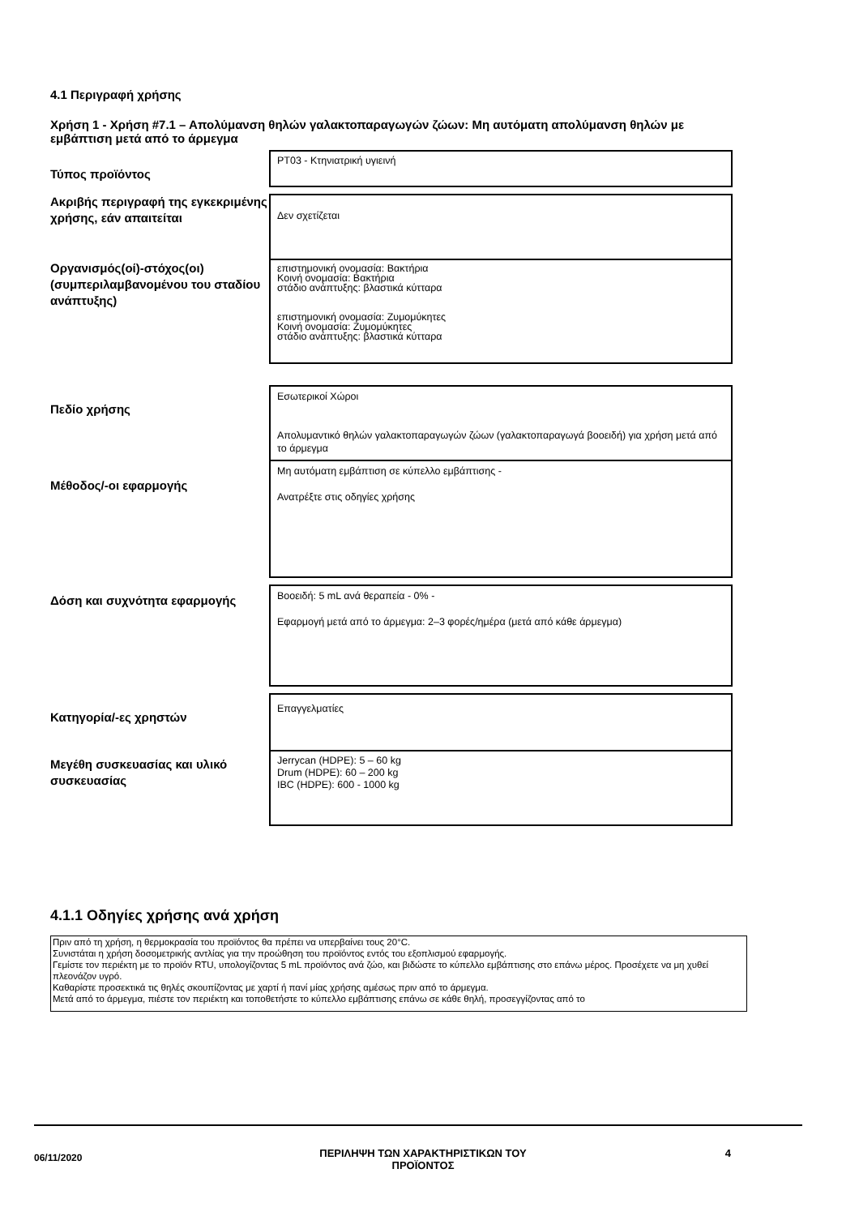4.1 Περιγραφή χρήσης
Χρήση 1 - Χρήση #7.1 – Απολύμανση θηλών γαλακτοπαραγωγών ζώων: Μη αυτόματη απολύμανση θηλών με εμβάπτιση μετά από το άρμεγμα
Τύπος προϊόντος
PT03 - Κτηνιατρική υγιεινή
Ακριβής περιγραφή της εγκεκριμένης χρήσης, εάν απαιτείται
Δεν σχετίζεται
Οργανισμός(οί)-στόχος(οι) (συμπεριλαμβανομένου του σταδίου ανάπτυξης)
επιστημονική ονομασία: Βακτήρια
Κοινή ονομασία: Βακτήρια
στάδιο ανάπτυξης: βλαστικά κύτταρα
επιστημονική ονομασία: Ζυμομύκητες
Κοινή ονομασία: Ζυμομύκητες
στάδιο ανάπτυξης: βλαστικά κύτταρα
Πεδίο χρήσης
Εσωτερικοί Χώροι
Απολυμαντικό θηλών γαλακτοπαραγωγών ζώων (γαλακτοπαραγωγά βοοειδή) για χρήση μετά από το άρμεγμα
Μέθοδος/-οι εφαρμογής
Μη αυτόματη εμβάπτιση σε κύπελλο εμβάπτισης -
Ανατρέξτε στις οδηγίες χρήσης
Δόση και συχνότητα εφαρμογής
Βοοειδή: 5 mL ανά θεραπεία - 0% -
Εφαρμογή μετά από το άρμεγμα: 2–3 φορές/ημέρα (μετά από κάθε άρμεγμα)
Κατηγορία/-ες χρηστών
Επαγγελματίες
Μεγέθη συσκευασίας και υλικό συσκευασίας
Jerrycan (HDPE): 5 – 60 kg
Drum (HDPE): 60 – 200 kg
IBC (HDPE): 600 - 1000 kg
4.1.1 Οδηγίες χρήσης ανά χρήση
Πριν από τη χρήση, η θερμοκρασία του προϊόντος θα πρέπει να υπερβαίνει τους 20°C.
Συνιστάται η χρήση δοσομετρικής αντλίας για την προώθηση του προϊόντος εντός του εξοπλισμού εφαρμογής.
Γεμίστε τον περιέκτη με το προϊόν RTU, υπολογίζοντας 5 mL προϊόντος ανά ζώο, και βιδώστε το κύπελλο εμβάπτισης στο επάνω μέρος. Προσέχετε να μη χυθεί πλεονάζον υγρό.
Καθαρίστε προσεκτικά τις θηλές σκουπίζοντας με χαρτί ή πανί μίας χρήσης αμέσως πριν από το άρμεγμα.
Μετά από το άρμεγμα, πιέστε τον περιέκτη και τοποθετήστε το κύπελλο εμβάπτισης επάνω σε κάθε θηλή, προσεγγίζοντας από το
06/11/2020
ΠΕΡΙΛΗΨΗ ΤΩΝ ΧΑΡΑΚΤΗΡΙΣΤΙΚΩΝ ΤΟΥ ΠΡΟΪΟΝΤΟΣ
4